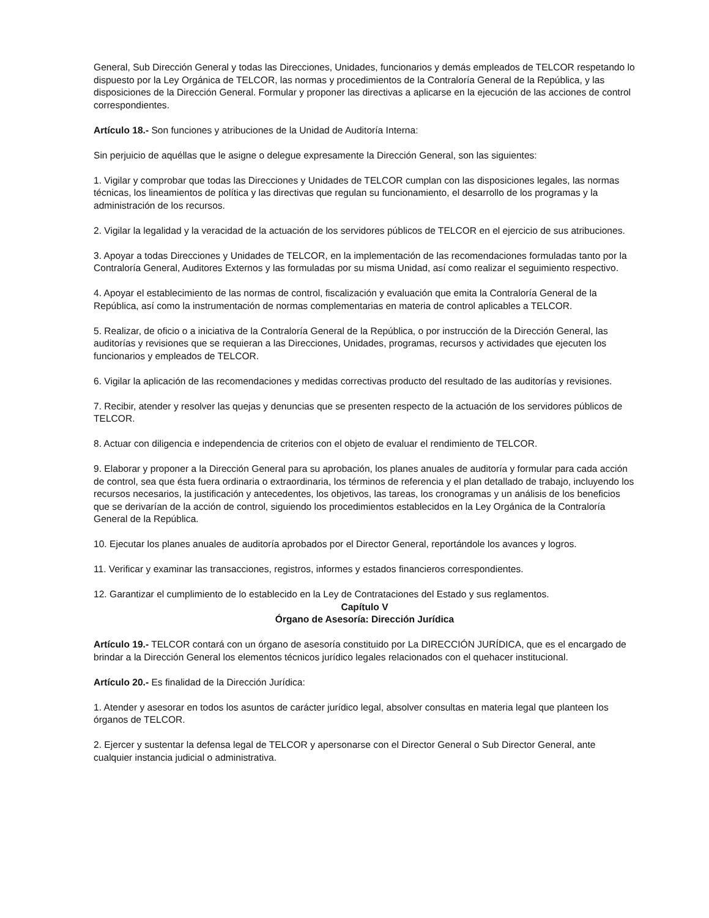General, Sub Dirección General y todas las Direcciones, Unidades, funcionarios y demás empleados de TELCOR respetando lo dispuesto por la Ley Orgánica de TELCOR, las normas y procedimientos de la Contraloría General de la República, y las disposiciones de la Dirección General. Formular y proponer las directivas a aplicarse en la ejecución de las acciones de control correspondientes.
Artículo 18.- Son funciones y atribuciones de la Unidad de Auditoría Interna:
Sin perjuicio de aquéllas que le asigne o delegue expresamente la Dirección General, son las siguientes:
1. Vigilar y comprobar que todas las Direcciones y Unidades de TELCOR cumplan con las disposiciones legales, las normas técnicas, los lineamientos de política y las directivas que regulan su funcionamiento, el desarrollo de los programas y la administración de los recursos.
2. Vigilar la legalidad y la veracidad de la actuación de los servidores públicos de TELCOR en el ejercicio de sus atribuciones.
3. Apoyar a todas Direcciones y Unidades de TELCOR, en la implementación de las recomendaciones formuladas tanto por la Contraloría General, Auditores Externos y las formuladas por su misma Unidad, así como realizar el seguimiento respectivo.
4. Apoyar el establecimiento de las normas de control, fiscalización y evaluación que emita la Contraloría General de la República, así como la instrumentación de normas complementarias en materia de control aplicables a TELCOR.
5. Realizar, de oficio o a iniciativa de la Contraloría General de la República, o por instrucción de la Dirección General, las auditorías y revisiones que se requieran a las Direcciones, Unidades, programas, recursos y actividades que ejecuten los funcionarios y empleados de TELCOR.
6. Vigilar la aplicación de las recomendaciones y medidas correctivas producto del resultado de las auditorías y revisiones.
7. Recibir, atender y resolver las quejas y denuncias que se presenten respecto de la actuación de los servidores públicos de TELCOR.
8. Actuar con diligencia e independencia de criterios con el objeto de evaluar el rendimiento de TELCOR.
9. Elaborar y proponer a la Dirección General para su aprobación, los planes anuales de auditoría y formular para cada acción de control, sea que ésta fuera ordinaria o extraordinaria, los términos de referencia y el plan detallado de trabajo, incluyendo los recursos necesarios, la justificación y antecedentes, los objetivos, las tareas, los cronogramas y un análisis de los beneficios que se derivarían de la acción de control, siguiendo los procedimientos establecidos en la Ley Orgánica de la Contraloría General de la República.
10. Ejecutar los planes anuales de auditoría aprobados por el Director General, reportándole los avances y logros.
11. Verificar y examinar las transacciones, registros, informes y estados financieros correspondientes.
12. Garantizar el cumplimiento de lo establecido en la Ley de Contrataciones del Estado y sus reglamentos.
Capítulo V
Órgano de Asesoría: Dirección Jurídica
Artículo 19.- TELCOR contará con un órgano de asesoría constituido por La DIRECCIÓN JURÍDICA, que es el encargado de brindar a la Dirección General los elementos técnicos jurídico legales relacionados con el quehacer institucional.
Artículo 20.- Es finalidad de la Dirección Jurídica:
1. Atender y asesorar en todos los asuntos de carácter jurídico legal, absolver consultas en materia legal que planteen los órganos de TELCOR.
2. Ejercer y sustentar la defensa legal de TELCOR y apersonarse con el Director General o Sub Director General, ante cualquier instancia judicial o administrativa.